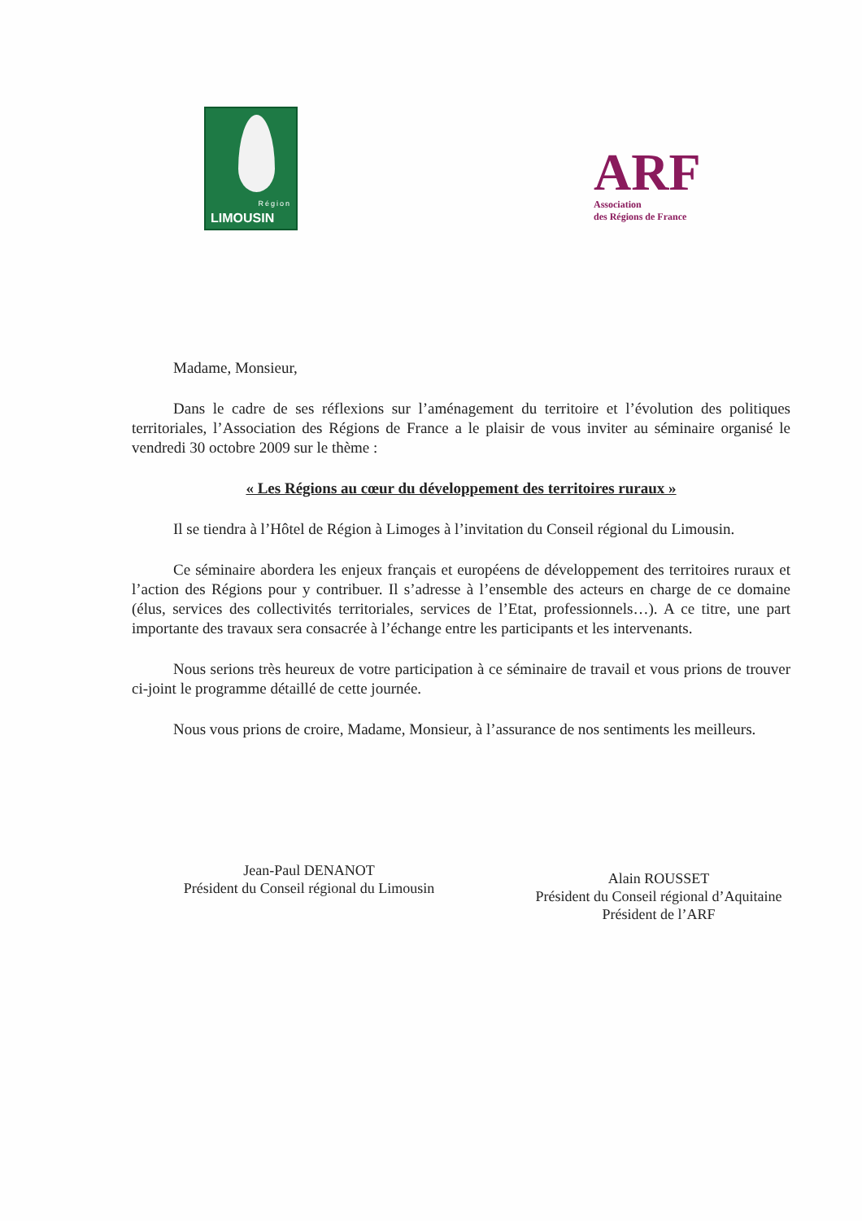Région
LIMOUSIN
ARF
Association
des Régions de France
Madame, Monsieur,
Dans le cadre de ses réflexions sur l’aménagement du territoire et l’évolution des politiques territoriales, l’Association des Régions de France a le plaisir de vous inviter au séminaire organisé le vendredi 30 octobre 2009 sur le thème :
« Les Régions au cœur du développement des territoires ruraux »
Il se tiendra à l’Hôtel de Région à Limoges à l’invitation du Conseil régional du Limousin.
Ce séminaire abordera les enjeux français et européens de développement des territoires ruraux et l’action des Régions pour y contribuer. Il s’adresse à l’ensemble des acteurs en charge de ce domaine (élus, services des collectivités territoriales, services de l’Etat, professionnels…). A ce titre, une part importante des travaux sera consacrée à l’échange entre les participants et les intervenants.
Nous serions très heureux de votre participation à ce séminaire de travail et vous prions de trouver ci-joint le programme détaillé de cette journée.
Nous vous prions de croire, Madame, Monsieur, à l’assurance de nos sentiments les meilleurs.
Jean-Paul DENANOT
Président du Conseil régional du Limousin
Alain ROUSSET
Président du Conseil régional d’Aquitaine
Président de l’ARF